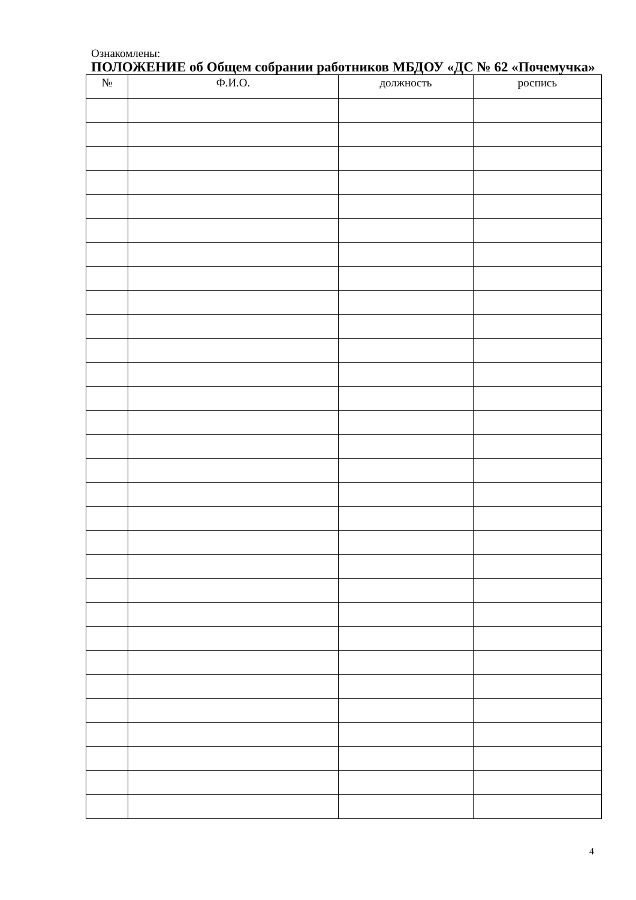Ознакомлены:
ПОЛОЖЕНИЕ об Общем собрании работников МБДОУ «ДС № 62 «Почемучка»
| № | Ф.И.О. | должность | роспись |
| --- | --- | --- | --- |
4